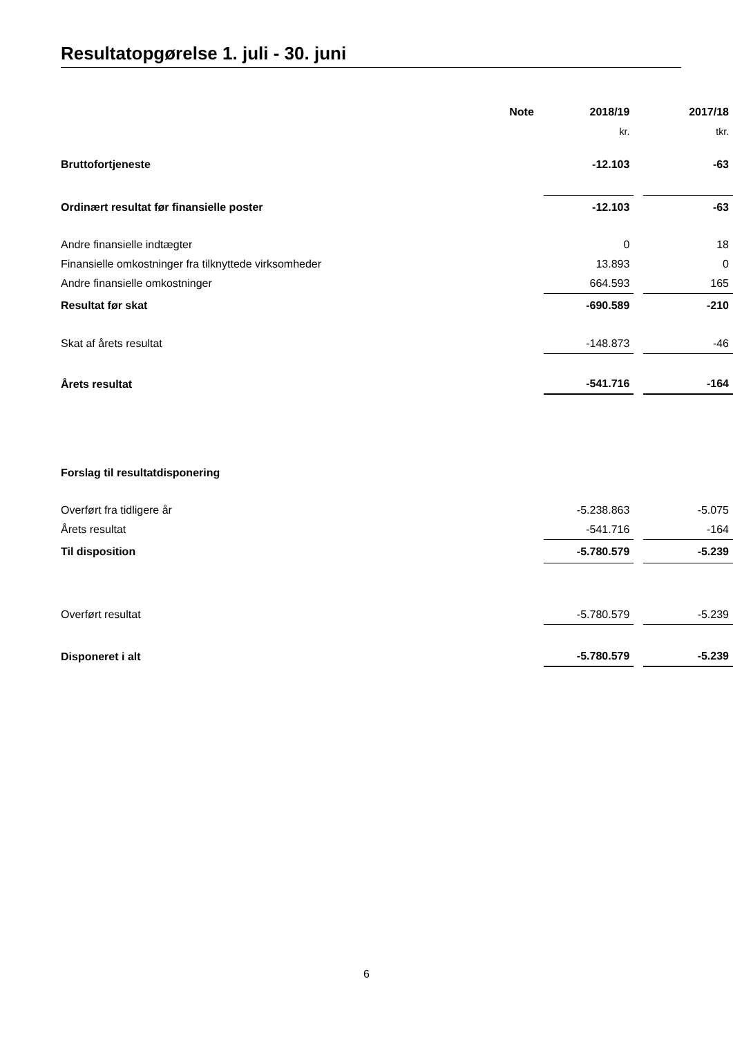Resultatopgørelse 1. juli - 30. juni
| | Note | 2018/19 | | 2017/18 |
| | | kr. | | tkr. |
| Bruttofortjeneste | | -12.103 | | -63 |
| Ordinært resultat før finansielle poster | | -12.103 | | -63 |
| Andre finansielle indtægter | | 0 | | 18 |
| Finansielle omkostninger fra tilknyttede virksomheder | | 13.893 | | 0 |
| Andre finansielle omkostninger | | 664.593 | | 165 |
| Resultat før skat | | -690.589 | | -210 |
| Skat af årets resultat | | -148.873 | | -46 |
| Årets resultat | | -541.716 | | -164 |
| Forslag til resultatdisponering | | | | |
| Overført fra tidligere år | | -5.238.863 | | -5.075 |
| Årets resultat | | -541.716 | | -164 |
| Til disposition | | -5.780.579 | | -5.239 |
| Overført resultat | | -5.780.579 | | -5.239 |
| Disponeret i alt | | -5.780.579 | | -5.239 |
6